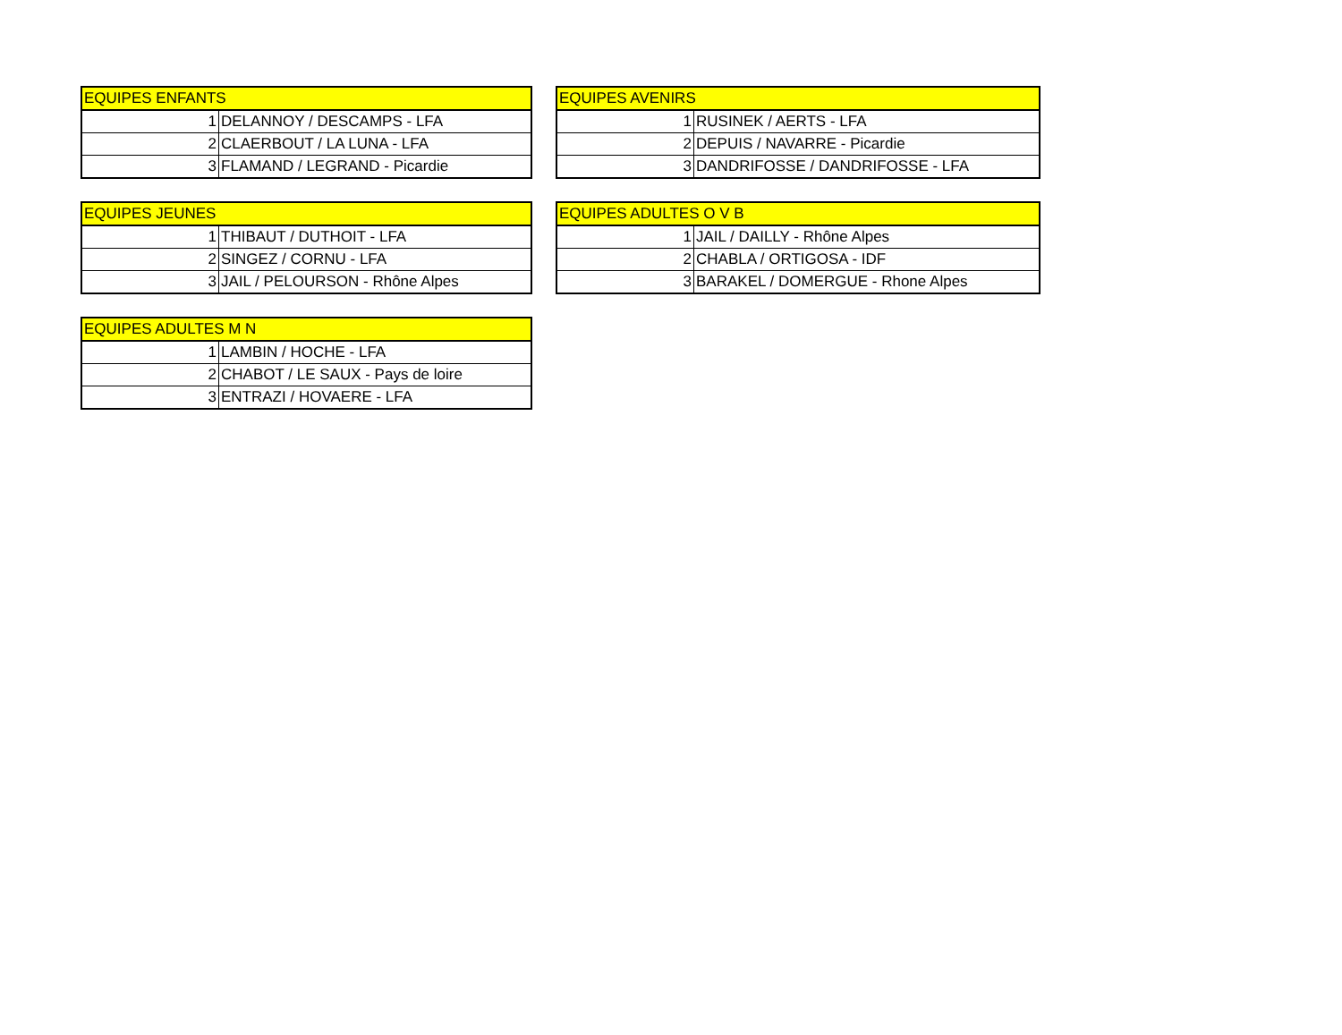| EQUIPES ENFANTS | |
| --- | --- |
| 1 | DELANNOY / DESCAMPS - LFA |
| 2 | CLAERBOUT / LA LUNA - LFA |
| 3 | FLAMAND / LEGRAND - Picardie |
| EQUIPES AVENIRS | |
| --- | --- |
| 1 | RUSINEK / AERTS - LFA |
| 2 | DEPUIS / NAVARRE - Picardie |
| 3 | DANDRIFOSSE / DANDRIFOSSE - LFA |
| EQUIPES JEUNES | |
| --- | --- |
| 1 | THIBAUT / DUTHOIT - LFA |
| 2 | SINGEZ / CORNU - LFA |
| 3 | JAIL / PELOURSON - Rhône Alpes |
| EQUIPES ADULTES O V B | |
| --- | --- |
| 1 | JAIL / DAILLY - Rhône Alpes |
| 2 | CHABLA / ORTIGOSA - IDF |
| 3 | BARAKEL / DOMERGUE - Rhone Alpes |
| EQUIPES ADULTES M N | |
| --- | --- |
| 1 | LAMBIN / HOCHE - LFA |
| 2 | CHABOT / LE SAUX - Pays de loire |
| 3 | ENTRAZI / HOVAERE - LFA |